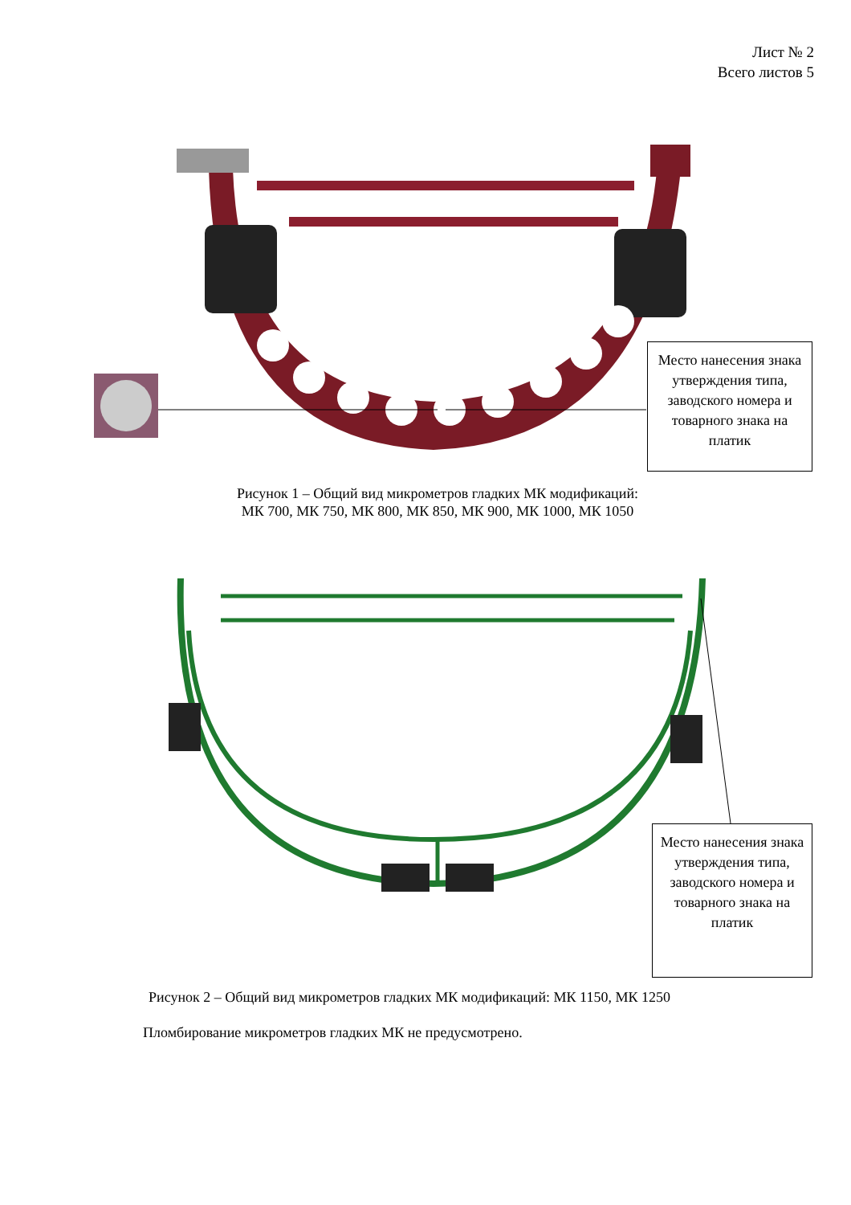Лист № 2
Всего листов 5
Место нанесения знака утверждения типа, заводского номера и товарного знака на платик
Рисунок 1 – Общий вид микрометров гладких МК модификаций:
МК 700, МК 750, МК 800, МК 850, МК 900, МК 1000, МК 1050
Место нанесения знака утверждения типа, заводского номера и товарного знака на платик
Рисунок 2 – Общий вид микрометров гладких МК модификаций: МК 1150, МК 1250
Пломбирование микрометров гладких МК не предусмотрено.